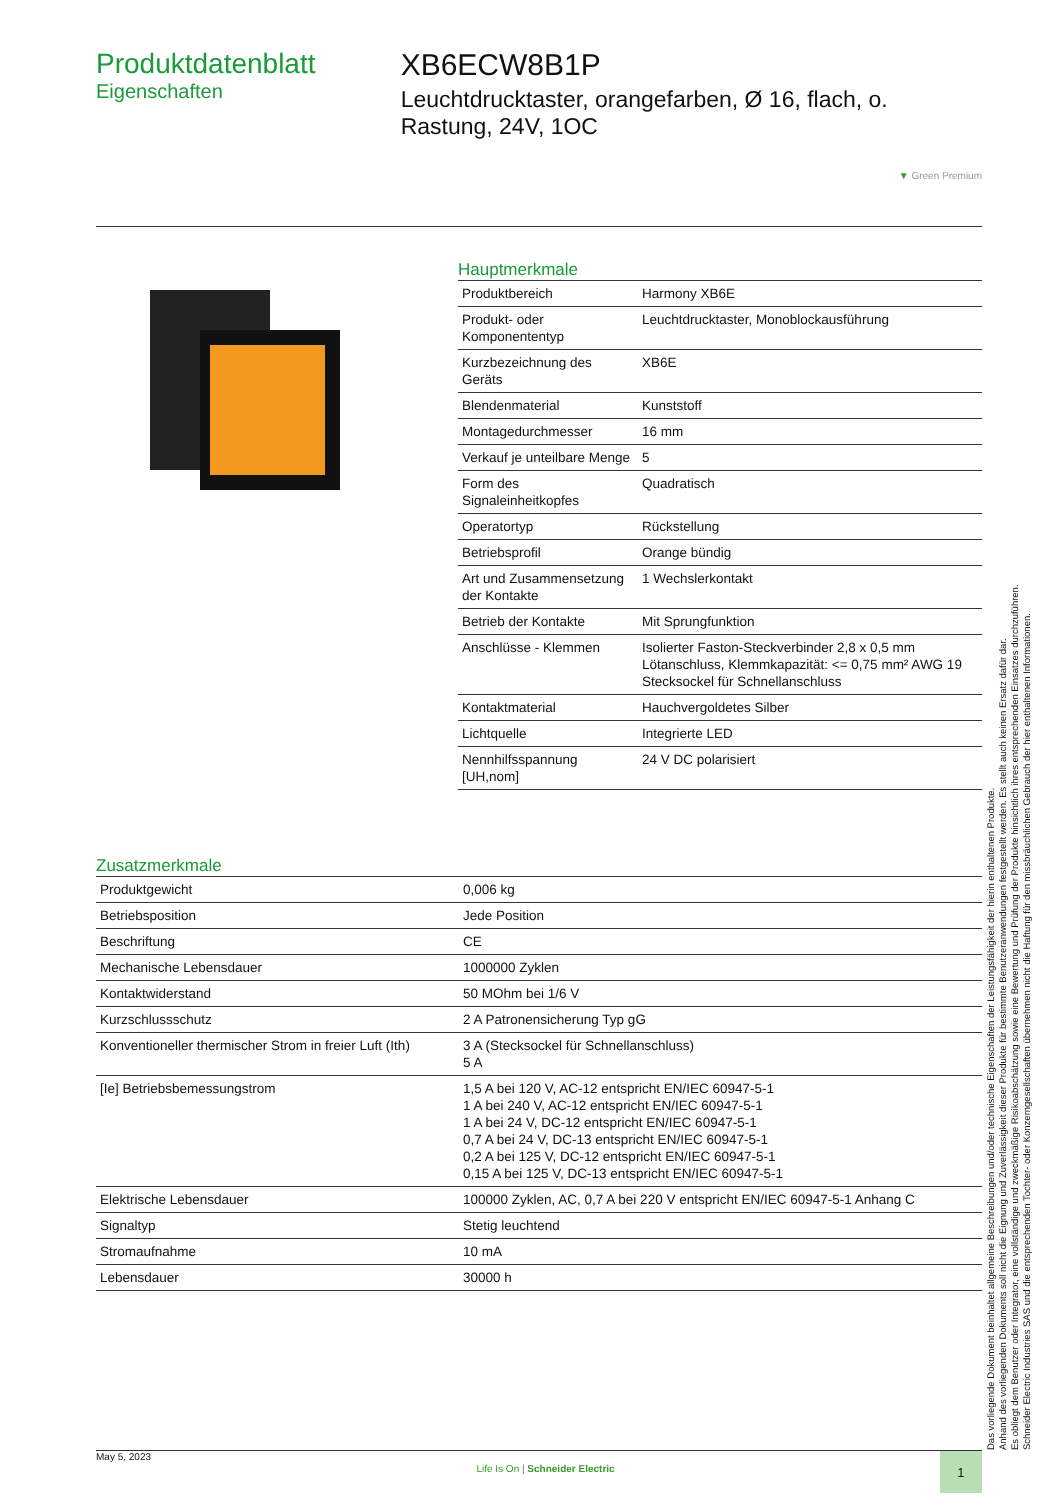Produktdatenblatt
Eigenschaften
XB6ECW8B1P
Leuchtdrucktaster, orangefarben, Ø 16, flach, o. Rastung, 24V, 1OC
▼ Green Premium
Hauptmerkmale
| Produktbereich | Harmony XB6E |
| Produkt- oder Komponententyp | Leuchtdrucktaster, Monoblockausführung |
| Kurzbezeichnung des Geräts | XB6E |
| Blendenmaterial | Kunststoff |
| Montagedurchmesser | 16 mm |
| Verkauf je unteilbare Menge | 5 |
| Form des Signaleinheitkopfes | Quadratisch |
| Operatortyp | Rückstellung |
| Betriebsprofil | Orange bündig |
| Art und Zusammensetzung der Kontakte | 1 Wechslerkontakt |
| Betrieb der Kontakte | Mit Sprungfunktion |
| Anschlüsse - Klemmen | Isolierter Faston-Steckverbinder 2,8 x 0,5 mm Lötanschluss, Klemmkapazität: <= 0,75 mm² AWG 19 Stecksockel für Schnellanschluss |
| Kontaktmaterial | Hauchvergoldetes Silber |
| Lichtquelle | Integrierte LED |
| Nennhilfsspannung [UH,nom] | 24 V DC polarisiert |
Zusatzmerkmale
| Produktgewicht | 0,006 kg |
| Betriebsposition | Jede Position |
| Beschriftung | CE |
| Mechanische Lebensdauer | 1000000 Zyklen |
| Kontaktwiderstand | 50 MOhm bei 1/6 V |
| Kurzschlussschutz | 2 A Patronensicherung Typ gG |
| Konventioneller thermischer Strom in freier Luft (Ith) | 3 A (Stecksockel für Schnellanschluss) 5 A |
| [Ie] Betriebsbemessungstrom | 1,5 A bei 120 V, AC-12 entspricht EN/IEC 60947-5-1 1 A bei 240 V, AC-12 entspricht EN/IEC 60947-5-1 1 A bei 24 V, DC-12 entspricht EN/IEC 60947-5-1 0,7 A bei 24 V, DC-13 entspricht EN/IEC 60947-5-1 0,2 A bei 125 V, DC-12 entspricht EN/IEC 60947-5-1 0,15 A bei 125 V, DC-13 entspricht EN/IEC 60947-5-1 |
| Elektrische Lebensdauer | 100000 Zyklen, AC, 0,7 A bei 220 V entspricht EN/IEC 60947-5-1 Anhang C |
| Signaltyp | Stetig leuchtend |
| Stromaufnahme | 10 mA |
| Lebensdauer | 30000 h |
Das vorliegende Dokument beinhaltet allgemeine Beschreibungen und/oder technische Eigenschaften der Leistungsfähigkeit der hierin enthaltenen Produkte.
Anhand des vorliegenden Dokuments soll nicht die Eignung und Zuverlässigkeit dieser Produkte für bestimmte Benutzeranwendungen festgestellt werden. Es stellt auch keinen Ersatz dafür dar.
Es obliegt dem Benutzer oder Integrator, eine vollständige und zweckmäßige Risikoabschätzung sowie eine Bewertung und Prüfung der Produkte hinsichtlich ihres entsprechenden Einsatzes durchzuführen.
Schneider Electric Industries SAS und die entsprechenden Tochter- oder Konzerngesellschaften übernehmen nicht die Haftung für den missbräuchlichen Gebrauch der hier enthaltenen Informationen.
May 5, 2023 Life Is On | Schneider Electric 1